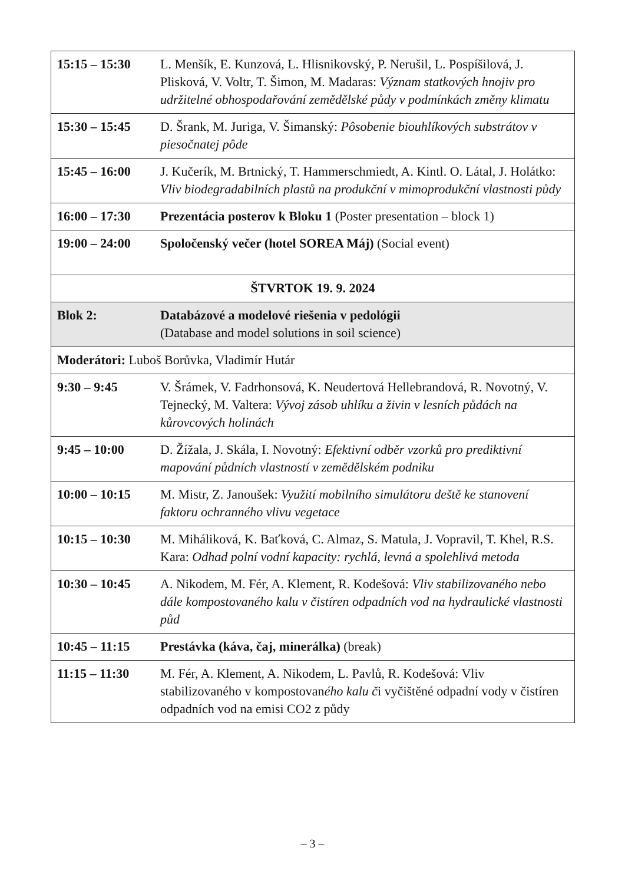| 15:15 – 15:30 | L. Menšík, E. Kunzová, L. Hlisnikovský, P. Nerušil, L. Pospíšilová, J. Plisková, V. Voltr, T. Šimon, M. Madaras: Význam statkových hnojiv pro udržitelné obhospodařování zemědělské půdy v podmínkách změny klimatu |
| 15:30 – 15:45 | D. Šrank, M. Juriga, V. Šimanský: Pôsobenie biouhlíkových substrátov v piesočnatej pôde |
| 15:45 – 16:00 | J. Kučerík, M. Brtnický, T. Hammerschmiedt, A. Kintl. O. Látal, J. Holátko: Vliv biodegradabilních plastů na produkční v mimoprodukční vlastnosti půdy |
| 16:00 – 17:30 | Prezentácia posterov k Bloku 1 (Poster presentation – block 1) |
| 19:00 – 24:00 | Spoločenský večer (hotel SOREA Máj) (Social event) |
| ŠTVRTOK 19. 9. 2024 | |
| Blok 2: | Databázové a modelové riešenia v pedológii (Database and model solutions in soil science) |
| Moderátori: Luboš Borůvka, Vladimír Hutár | |
| 9:30 – 9:45 | V. Šrámek, V. Fadrhonsová, K. Neudertová Hellebrandová, R. Novotný, V. Tejnecký, M. Valtera: Vývoj zásob uhlíku a živin v lesních půdách na kůrovcových holinách |
| 9:45 – 10:00 | D. Žížala, J. Skála, I. Novotný: Efektivní odběr vzorků pro prediktivní mapování půdních vlastností v zemědělském podniku |
| 10:00 – 10:15 | M. Mistr, Z. Janoušek: Využití mobilního simulátoru deště ke stanovení faktoru ochranného vlivu vegetace |
| 10:15 – 10:30 | M. Miháliková, K. Baťková, C. Almaz, S. Matula, J. Vopravil, T. Khel, R.S. Kara: Odhad polní vodní kapacity: rychlá, levná a spolehlivá metoda |
| 10:30 – 10:45 | A. Nikodem, M. Fér, A. Klement, R. Kodešová: Vliv stabilizovaného nebo dále kompostovaného kalu v čistíren odpadních vod na hydraulické vlastnosti půd |
| 10:45 – 11:15 | Prestávka (káva, čaj, minerálka) (break) |
| 11:15 – 11:30 | M. Fér, A. Klement, A. Nikodem, L. Pavlů, R. Kodešová: Vliv stabilizovaného v kompostovan ého kalu č i vyčištěné odpadní vody v čistíren odpadních vod na emisi CO2 z půdy |
– 3 –